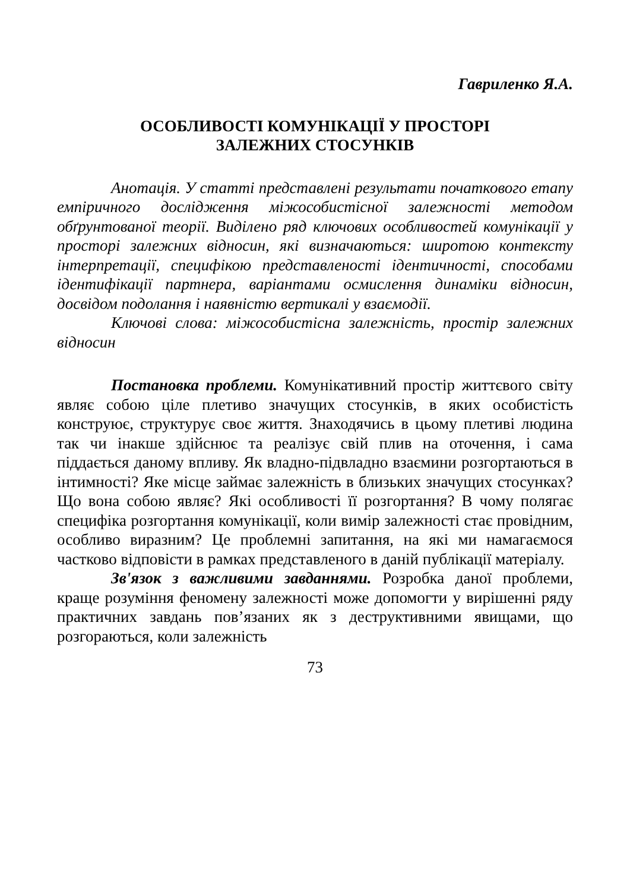Гавриленко Я.А.
ОСОБЛИВОСТІ КОМУНІКАЦІЇ У ПРОСТОРІ
ЗАЛЕЖНИХ СТОСУНКІВ
Анотація. У статті представлені результати початкового етапу емпіричного дослідження міжособистісної залежності методом обґрунтованої теорії. Виділено ряд ключових особливостей комунікації у просторі залежних відносин, які визначаються: широтою контексту інтерпретації, специфікою представленості ідентичності, способами ідентифікації партнера, варіантами осмислення динаміки відносин, досвідом подолання і наявністю вертикалі у взаємодії.
Ключові слова: міжособистісна залежність, простір залежних відносин
Постановка проблеми. Комунікативний простір життєвого світу являє собою ціле плетиво значущих стосунків, в яких особистість конструює, структурує своє життя. Знаходячись в цьому плетиві людина так чи інакше здійснює та реалізує свій плив на оточення, і сама піддається даному впливу. Як владно-підвладно взаємини розгортаються в інтимності? Яке місце займає залежність в близьких значущих стосунках? Що вона собою являє? Які особливості її розгортання? В чому полягає специфіка розгортання комунікації, коли вимір залежності стає провідним, особливо виразним? Це проблемні запитання, на які ми намагаємося частково відповісти в рамках представленого в даній публікації матеріалу.
Зв'язок з важливими завданнями. Розробка даної проблеми, краще розуміння феномену залежності може допомогти у вирішенні ряду практичних завдань пов’язаних як з деструктивними явищами, що розгораються, коли залежність
73